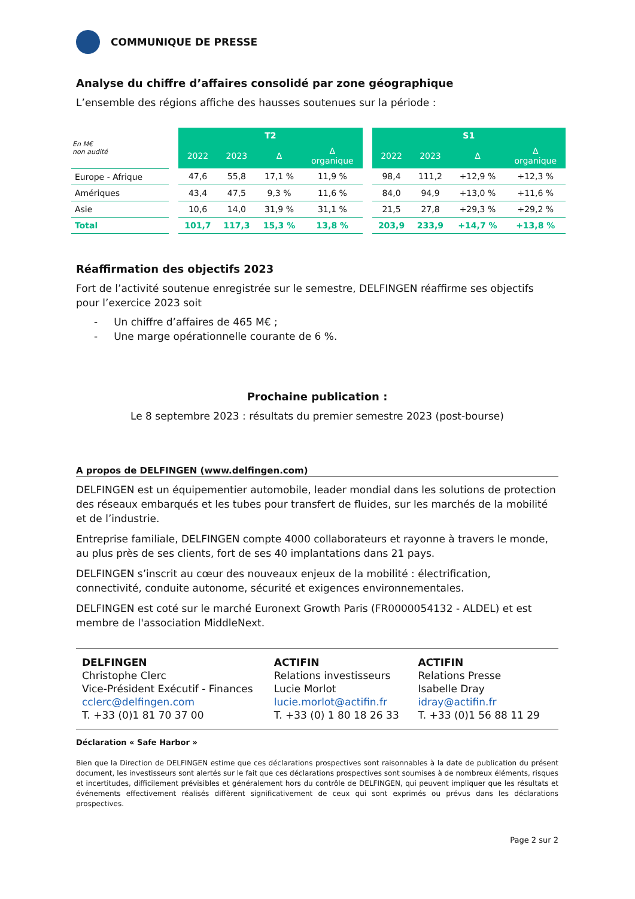COMMUNIQUE DE PRESSE
Analyse du chiffre d’affaires consolidé par zone géographique
L’ensemble des régions affiche des hausses soutenues sur la période :
| En M€ non audité | | T2 | | | | | S1 | | | |
| --- | --- | --- | --- | --- | --- | --- | --- | --- | --- | --- |
| | | 2022 | 2023 | Δ | Δ organique | | 2022 | 2023 | Δ | Δ organique |
| Europe - Afrique | | 47,6 | 55,8 | 17,1 % | 11,9 % | | 98,4 | 111,2 | +12,9 % | +12,3 % |
| Amériques | | 43,4 | 47,5 | 9,3 % | 11,6 % | | 84,0 | 94,9 | +13,0 % | +11,6 % |
| Asie | | 10,6 | 14,0 | 31,9 % | 31,1 % | | 21,5 | 27,8 | +29,3 % | +29,2 % |
| Total | | 101,7 | 117,3 | 15,3 % | 13,8 % | | 203,9 | 233,9 | +14,7 % | +13,8 % |
Réaffirmation des objectifs 2023
Fort de l’activité soutenue enregistrée sur le semestre, DELFINGEN réaffirme ses objectifs pour l’exercice 2023 soit
- Un chiffre d’affaires de 465 M€ ;
- Une marge opérationnelle courante de 6 %.
Prochaine publication :
Le 8 septembre 2023 : résultats du premier semestre 2023 (post-bourse)
A propos de DELFINGEN (www.delfingen.com)
DELFINGEN est un équipementier automobile, leader mondial dans les solutions de protection des réseaux embarqués et les tubes pour transfert de fluides, sur les marchés de la mobilité et de l’industrie.
Entreprise familiale, DELFINGEN compte 4000 collaborateurs et rayonne à travers le monde, au plus près de ses clients, fort de ses 40 implantations dans 21 pays.
DELFINGEN s’inscrit au cœur des nouveaux enjeux de la mobilité : électrification, connectivité, conduite autonome, sécurité et exigences environnementales.
DELFINGEN est coté sur le marché Euronext Growth Paris (FR0000054132 - ALDEL) et est membre de l'association MiddleNext.
DELFINGEN
Christophe Clerc
Vice-Président Exécutif - Finances
cclerc@delfingen.com
T. +33 (0)1 81 70 37 00
ACTIFIN
Relations investisseurs
Lucie Morlot
lucie.morlot@actifin.fr
T. +33 (0) 1 80 18 26 33
ACTIFIN
Relations Presse
Isabelle Dray
idray@actifin.fr
T. +33 (0)1 56 88 11 29
Déclaration « Safe Harbor »
Bien que la Direction de DELFINGEN estime que ces déclarations prospectives sont raisonnables à la date de publication du présent document, les investisseurs sont alertés sur le fait que ces déclarations prospectives sont soumises à de nombreux éléments, risques et incertitudes, difficilement prévisibles et généralement hors du contrôle de DELFINGEN, qui peuvent impliquer que les résultats et événements effectivement réalisés diffèrent significativement de ceux qui sont exprimés ou prévus dans les déclarations prospectives.
Page 2 sur 2